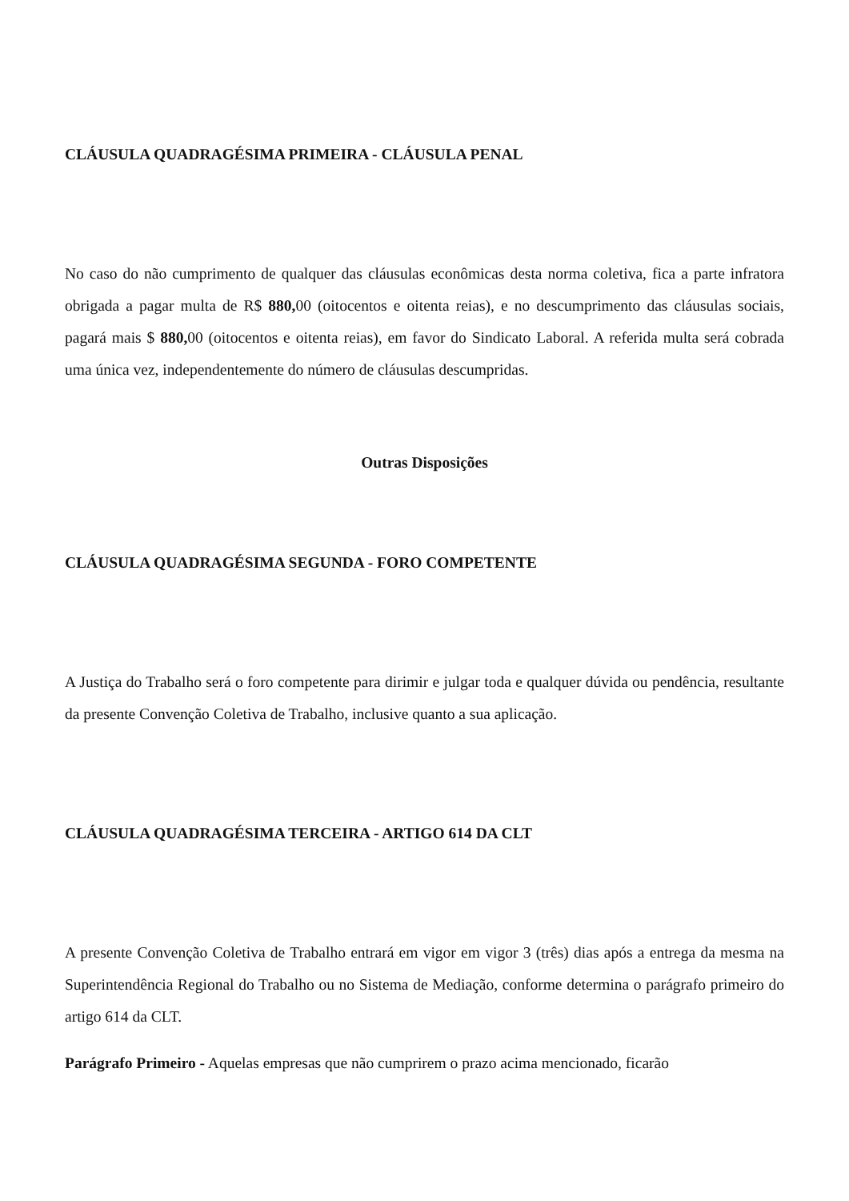CLÁUSULA QUADRAGÉSIMA PRIMEIRA - CLÁUSULA PENAL
No caso do não cumprimento de qualquer das cláusulas econômicas desta norma coletiva, fica a parte infratora obrigada a pagar multa de R$ 880, 00 (oitocentos e oitenta reias), e no descumprimento das cláusulas sociais, pagará mais $ 880, 00 (oitocentos e oitenta reias), em favor do Sindicato Laboral. A referida multa será cobrada uma única vez, independentemente do número de cláusulas descumpridas.
Outras Disposições
CLÁUSULA QUADRAGÉSIMA SEGUNDA - FORO COMPETENTE
A Justiça do Trabalho será o foro competente para dirimir e julgar toda e qualquer dúvida ou pendência, resultante da presente Convenção Coletiva de Trabalho, inclusive quanto a sua aplicação.
CLÁUSULA QUADRAGÉSIMA TERCEIRA - ARTIGO 614 DA CLT
A presente Convenção Coletiva de Trabalho entrará em vigor em vigor 3 (três) dias após a entrega da mesma na Superintendência Regional do Trabalho ou no Sistema de Mediação, conforme determina o parágrafo primeiro do artigo 614 da CLT.
Parágrafo Primeiro - Aquelas empresas que não cumprirem o prazo acima mencionado, ficarão